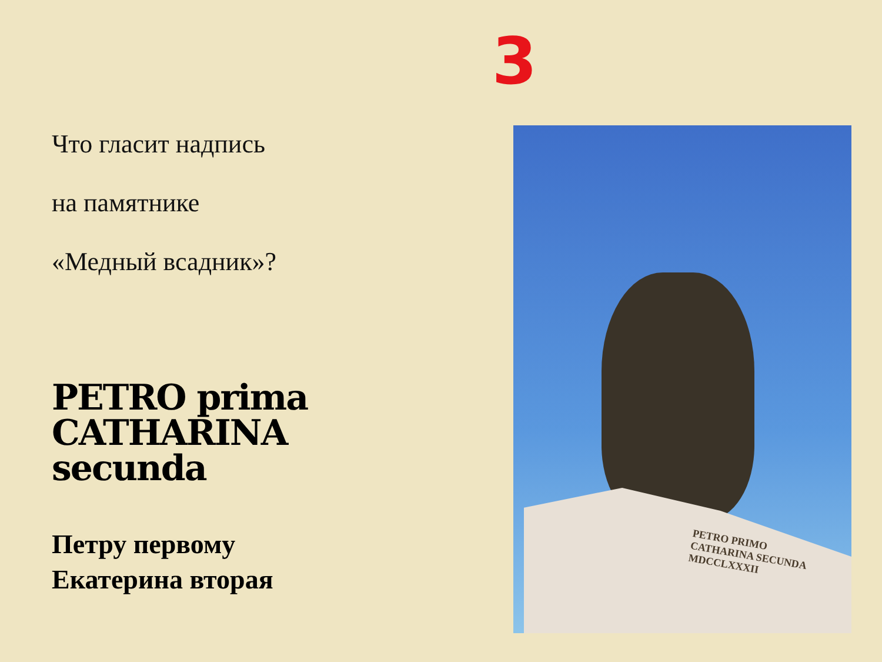3
Что гласит надпись
на памятнике
«Медный всадник»?
PETRO prima CATHARINA secunda
Петру первому
Екатерина вторая
PETRO PRIMO
CATHARINA SECUNDA
MDCCLXXXII